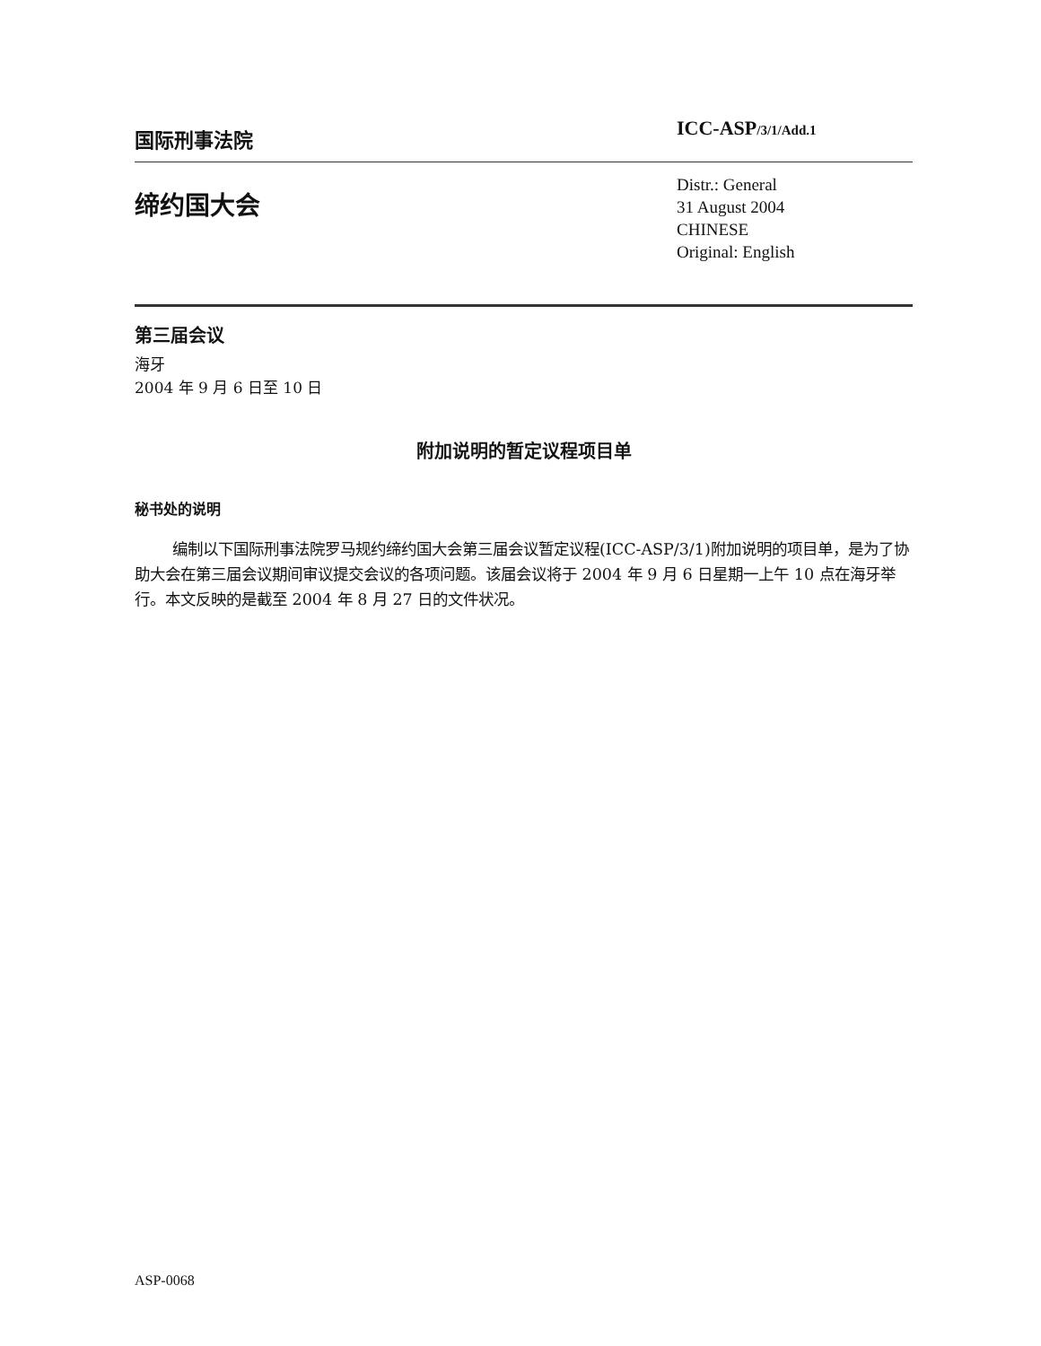国际刑事法院
ICC-ASP/3/1/Add.1
缔约国大会
Distr.: General
31 August 2004
CHINESE
Original: English
第三届会议
海牙
2004 年 9 月 6 日至 10 日
附加说明的暂定议程项目单
秘书处的说明
编制以下国际刑事法院罗马规约缔约国大会第三届会议暂定议程(ICC-ASP/3/1)附加说明的项目单，是为了协助大会在第三届会议期间审议提交会议的各项问题。该届会议将于 2004 年 9 月 6 日星期一上午 10 点在海牙举行。本文反映的是截至 2004 年 8 月 27 日的文件状况。
ASP-0068